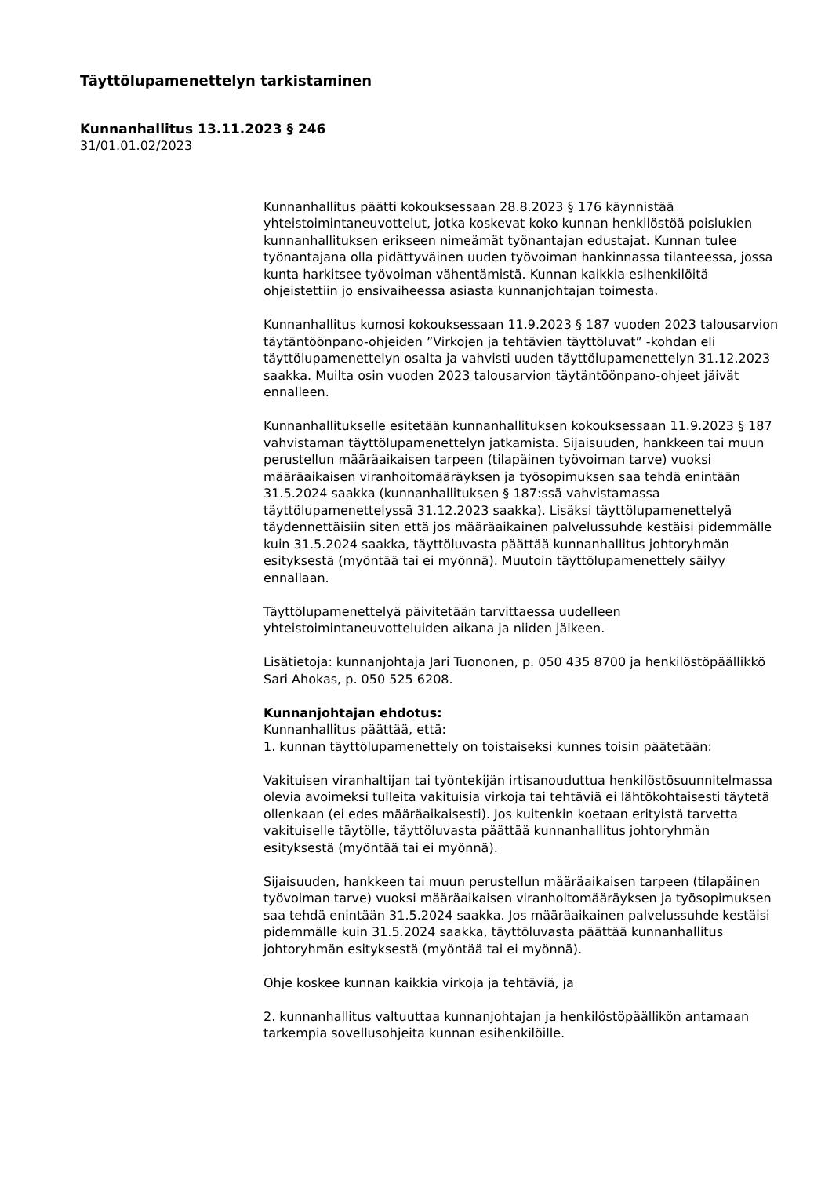Täyttölupamenettelyn tarkistaminen
Kunnanhallitus 13.11.2023 § 246
31/01.01.02/2023
Kunnanhallitus päätti kokouksessaan 28.8.2023 § 176 käynnistää yhteistoimintaneuvottelut, jotka koskevat koko kunnan henkilöstöä poislukien kunnanhallituksen erikseen nimeämät työnantajan edustajat. Kunnan tulee työnantajana olla pidättyväinen uuden työvoiman hankinnassa tilanteessa, jossa kunta harkitsee työvoiman vähentämistä. Kunnan kaikkia esihenkilöitä ohjeistettiin jo ensivaiheessa asiasta kunnanjohtajan toimesta.
Kunnanhallitus kumosi kokouksessaan 11.9.2023 § 187 vuoden 2023 talousarvion täytäntöönpano-ohjeiden ”Virkojen ja tehtävien täyttöluvat” -kohdan eli täyttölupamenettelyn osalta ja vahvisti uuden täyttölupamenettelyn 31.12.2023 saakka. Muilta osin vuoden 2023 talousarvion täytäntöönpano-ohjeet jäivät ennalleen.
Kunnanhallitukselle esitetään kunnanhallituksen kokouksessaan 11.9.2023 § 187 vahvistaman täyttölupamenettelyn jatkamista. Sijaisuuden, hankkeen tai muun perustellun määräaikaisen tarpeen (tilapäinen työvoiman tarve) vuoksi määräaikaisen viranhoitomääräyksen ja työsopimuksen saa tehdä enintään 31.5.2024 saakka (kunnanhallituksen § 187:ssä vahvistamassa täyttölupamenettelyssä 31.12.2023 saakka). Lisäksi täyttölupamenettelyä täydennettäisiin siten että jos määräaikainen palvelussuhde kestäisi pidemmälle kuin 31.5.2024 saakka, täyttöluvasta päättää kunnanhallitus johtoryhmän esityksestä (myöntää tai ei myönnä). Muutoin täyttölupamenettely säilyy ennallaan.
Täyttölupamenettelyä päivitetään tarvittaessa uudelleen yhteistoimintaneuvotteluiden aikana ja niiden jälkeen.
Lisätietoja: kunnanjohtaja Jari Tuononen, p. 050 435 8700 ja henkilöstöpäällikkö Sari Ahokas, p. 050 525 6208.
Kunnanjohtajan ehdotus:
Kunnanhallitus päättää, että:
1. kunnan täyttölupamenettely on toistaiseksi kunnes toisin päätetään:
Vakituisen viranhaltijan tai työntekijän irtisanouduttua henkilöstösuunnitelmassa olevia avoimeksi tulleita vakituisia virkoja tai tehtäviä ei lähtökohtaisesti täytetä ollenkaan (ei edes määräaikaisesti). Jos kuitenkin koetaan erityistä tarvetta vakituiselle täytölle, täyttöluvasta päättää kunnanhallitus johtoryhmän esityksestä (myöntää tai ei myönnä).
Sijaisuuden, hankkeen tai muun perustellun määräaikaisen tarpeen (tilapäinen työvoiman tarve) vuoksi määräaikaisen viranhoitomääräyksen ja työsopimuksen saa tehdä enintään 31.5.2024 saakka. Jos määräaikainen palvelussuhde kestäisi pidemmälle kuin 31.5.2024 saakka, täyttöluvasta päättää kunnanhallitus johtoryhmän esityksestä (myöntää tai ei myönnä).
Ohje koskee kunnan kaikkia virkoja ja tehtäviä, ja
2. kunnanhallitus valtuuttaa kunnanjohtajan ja henkilöstöpäällikön antamaan tarkempia sovellusohjeita kunnan esihenkilöille.